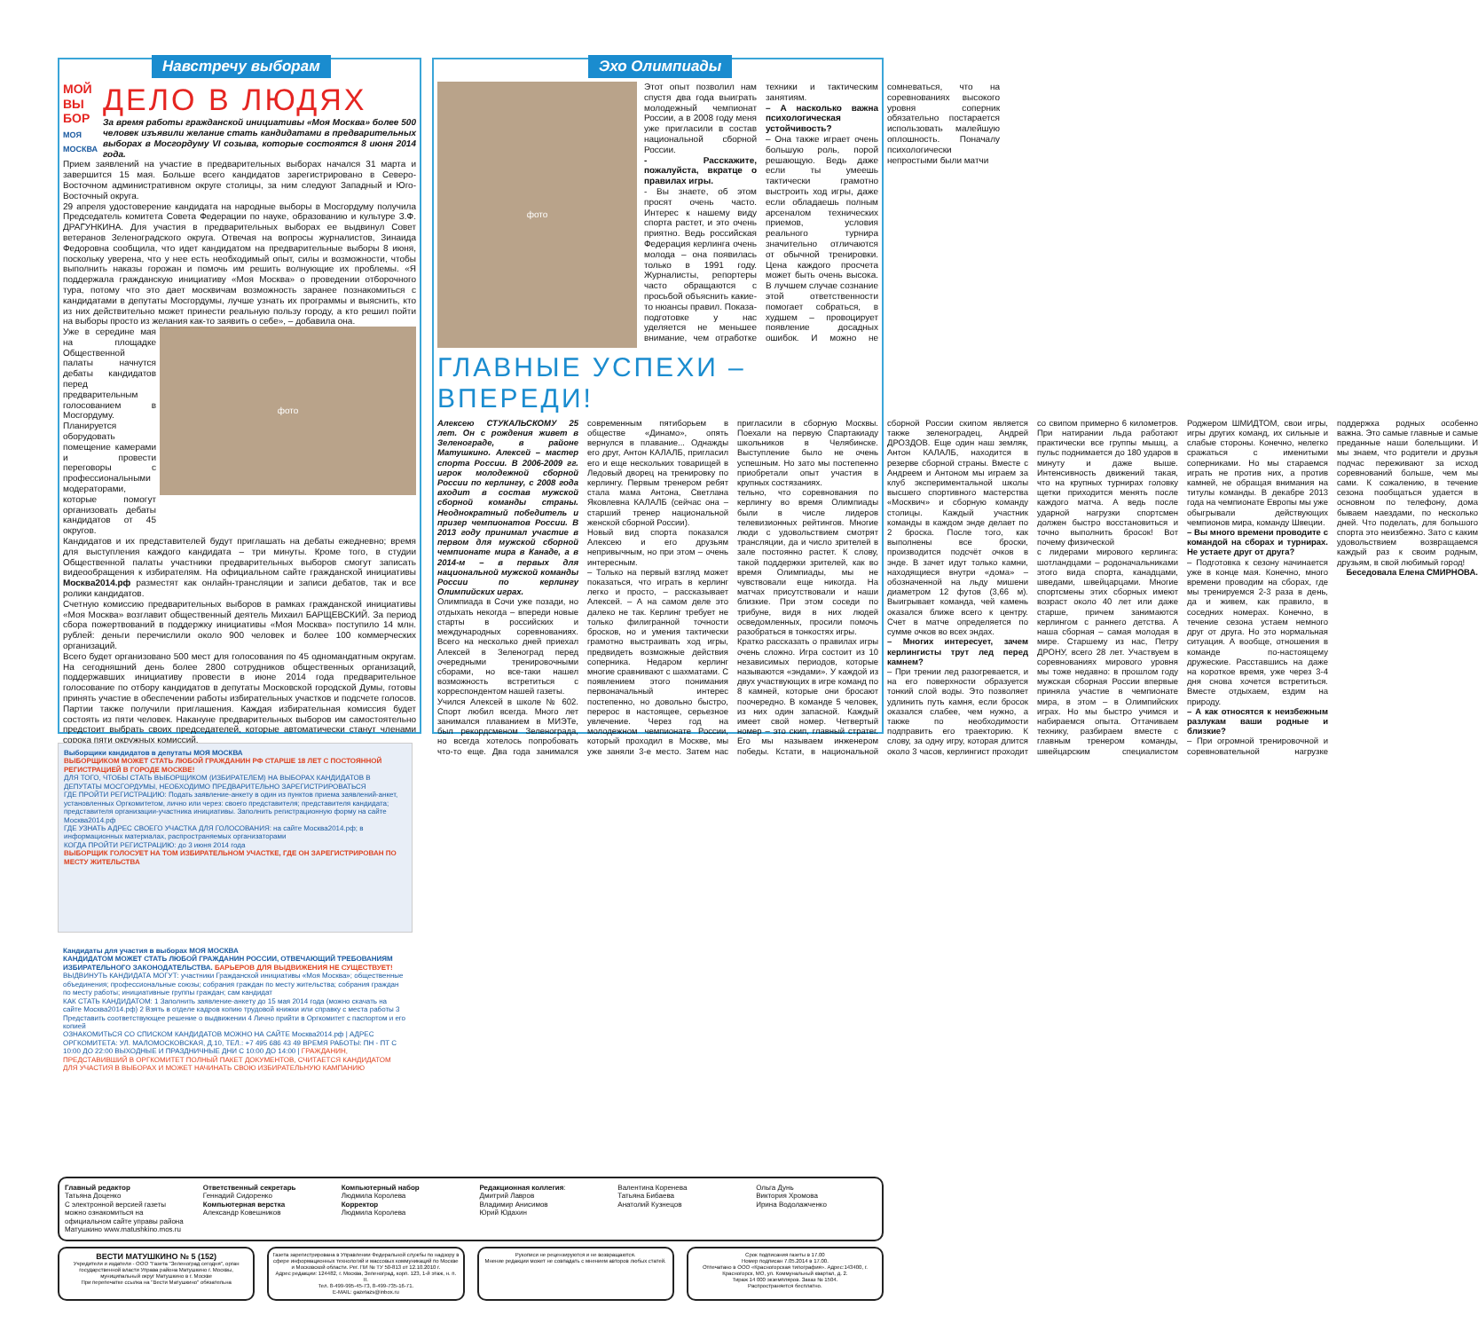Навстречу выборам
МОЙ ВЫ БОР
МОЯ МОСКВА
ДЕЛО В ЛЮДЯХ
За время работы гражданской инициативы «Моя Москва» более 500 человек изъявили желание стать кандидатами в предварительных выборах в Мосгордуму VI созыва, которые состоятся 8 июня 2014 года.
Прием заявлений на участие в предварительных выборах начался 31 марта и завершится 15 мая. Больше всего кандидатов зарегистрировано в Северо-Восточном административном округе столицы, за ним следуют Западный и Юго-Восточный округа.
29 апреля удостоверение кандидата на народные выборы в Мосгордуму получила Председатель комитета Совета Федерации по науке, образованию и культуре З.Ф. ДРАГУНКИНА. Для участия в предварительных выборах ее выдвинул Совет ветеранов Зеленоградского округа. Отвечая на вопросы журналистов, Зинаида Федоровна сообщила, что идет кандидатом на предварительные выборы 8 июня, поскольку уверена, что у нее есть необходимый опыт, силы и возможности, чтобы выполнить наказы горожан и помочь им решить волнующие их проблемы. «Я поддержала гражданскую инициативу «Моя Москва» о проведении отборочного тура, потому что это дает москвичам возможность заранее познакомиться с кандидатами в депутаты Мосгордумы, лучше узнать их программы и выяснить, кто из них действительно может принести реальную пользу городу, а кто решил пойти на выборы просто из желания как-то заявить о себе», – добавила она.
Уже в середине мая на площадке Общественной палаты начнутся дебаты кандидатов перед предварительным голосованием в Мосгордуму. Планируется оборудовать помещение камерами и провести переговоры с профессиональными модераторами, которые помогут организовать дебаты кандидатов от 45 округов.
фото
Кандидатов и их представителей будут приглашать на дебаты ежедневно; время для выступления каждого кандидата – три минуты. Кроме того, в студии Общественной палаты участники предварительных выборов смогут записать видеообращения к избирателям. На официальном сайте гражданской инициативы Москва2014.рф разместят как онлайн-трансляции и записи дебатов, так и все ролики кандидатов.
Счетную комиссию предварительных выборов в рамках гражданской инициативы «Моя Москва» возглавит общественный деятель Михаил БАРЩЕВСКИЙ. За период сбора пожертвований в поддержку инициативы «Моя Москва» поступило 14 млн. рублей: деньги перечислили около 900 человек и более 100 коммерческих организаций.
Всего будет организовано 500 мест для голосования по 45 одномандатным округам. На сегодняшний день более 2800 сотрудников общественных организаций, поддержавших инициативу провести в июне 2014 года предварительное голосование по отбору кандидатов в депутаты Московской городской Думы, готовы принять участие в обеспечении работы избирательных участков и подсчете голосов. Партии также получили приглашения. Каждая избирательная комиссия будет состоять из пяти человек. Накануне предварительных выборов им самостоятельно предстоит выбрать своих председателей, которые автоматически станут членами сорока пяти окружных комиссий.
Эхо Олимпиады
фото Этот опыт позволил нам спустя два года выиграть молодежный чемпионат России, а в 2008 году меня уже пригласили в состав национальной сборной России.
- Расскажите, пожалуйста, вкратце о правилах игры.
- Вы знаете, об этом просят очень часто. Интерес к нашему виду спорта растет, и это очень приятно. Ведь российская Федерация керлинга очень молода – она появилась только в 1991 году. Журналисты, репортеры часто обращаются с просьбой объяснить какие-то нюансы правил. Показа-
подготовке у нас уделяется не меньшее внимание, чем отработке техники и тактическим занятиям.
– А насколько важна психологическая устойчивость?
– Она также играет очень большую роль, порой решающую. Ведь даже если ты умеешь тактически грамотно выстроить ход игры, даже если обладаешь полным арсеналом технических приемов, условия реального турнира значительно отличаются от обычной тренировки. Цена каждого просчета может быть очень высока. В лучшем случае сознание этой ответственности помогает собраться, в худшем – провоцирует появление досадных ошибок. И можно не сомневаться, что на соревнованиях высокого уровня соперник обязательно постарается использовать малейшую оплошность. Поначалу психологически непростыми были матчи
ГЛАВНЫЕ УСПЕХИ – ВПЕРЕДИ!
Алексею СТУКАЛЬСКОМУ 25 лет. Он с рождения живет в Зеленограде, в районе Матушкино. Алексей – мастер спорта России. В 2006-2009 гг. игрок молодежной сборной России по керлингу, с 2008 года входит в состав мужской сборной команды страны. Неоднократный победитель и призер чемпионатов России. В 2013 году принимал участие в первом для мужской сборной чемпионате мира в Канаде, а в 2014-м – в первых для национальной мужской команды России по керлингу Олимпийских играх.
Олимпиада в Сочи уже позади, но отдыхать некогда – впереди новые старты в российских и международных соревнованиях. Всего на несколько дней приехал Алексей в Зеленоград перед очередными тренировочными сборами, но все-таки нашел возможность встретиться с корреспондентом нашей газеты.
Учился Алексей в школе № 602. Спорт любил всегда. Много лет занимался плаванием в МИЭТе, был рекордсменом Зеленограда, но всегда хотелось попробовать что-то еще. Два года занимался современным пятиборьем в обществе «Динамо», опять вернулся в плавание... Однажды его друг, Антон КАЛАЛБ, пригласил его и еще нескольких товарищей в Ледовый дворец на тренировку по керлингу. Первым тренером ребят стала мама Антона, Светлана Яковлевна КАЛАЛБ (сейчас она – старший тренер национальной женской сборной России).
Новый вид спорта показался Алексею и его друзьям непривычным, но при этом – очень интересным.
– Только на первый взгляд может показаться, что играть в керлинг легко и просто, – рассказывает Алексей. – А на самом деле это далеко не так. Керлинг требует не только филигранной точности бросков, но и умения тактически грамотно выстраивать ход игры, предвидеть возможные действия соперника. Недаром керлинг многие сравнивают с шахматами. С появлением этого понимания первоначальный интерес постепенно, но довольно быстро, перерос в настоящее, серьезное увлечение. Через год на молодежном чемпионате России, который проходил в Москве, мы уже заняли 3-е место. Затем нас пригласили в сборную Москвы. Поехали на первую Спартакиаду школьников в Челябинске. Выступление было не очень успешным. Но зато мы постепенно приобретали опыт участия в крупных состязаниях.
тельно, что соревнования по керлингу во время Олимпиады были в числе лидеров телевизионных рейтингов. Многие люди с удовольствием смотрят трансляции, да и число зрителей в зале постоянно растет. К слову, такой поддержки зрителей, как во время Олимпиады, мы не чувствовали еще никогда. На матчах присутствовали и наши близкие. При этом соседи по трибуне, видя в них людей осведомленных, просили помочь разобраться в тонкостях игры.
Кратко рассказать о правилах игры очень сложно. Игра состоит из 10 независимых периодов, которые называются «эндами». У каждой из двух участвующих в игре команд по 8 камней, которые они бросают поочередно. В команде 5 человек, из них один запасной. Каждый имеет свой номер. Четвертый номер – это скип, главный стратег. Его мы называем инженером победы. Кстати, в национальной сборной России скипом является также зеленоградец, Андрей ДРОЗДОВ. Еще один наш земляк, Антон КАЛАЛБ, находится в резерве сборной страны. Вместе с Андреем и Антоном мы играем за клуб экспериментальной школы высшего спортивного мастерства «Москвич» и сборную команду столицы. Каждый участник команды в каждом энде делает по 2 броска. После того, как выполнены все броски, производится подсчёт очков в энде. В зачет идут только камни, находящиеся внутри «дома» – обозначенной на льду мишени диаметром 12 футов (3,66 м). Выигрывает команда, чей камень оказался ближе всего к центру. Счет в матче определяется по сумме очков во всех эндах.
– Многих интересует, зачем керлингисты трут лед перед камнем?
– При трении лед разогревается, и на его поверхности образуется тонкий слой воды. Это позволяет удлинить путь камня, если бросок оказался слабее, чем нужно, а также по необходимости подправить его траекторию. К слову, за одну игру, которая длится около 3 часов, керлингист проходит со свипом примерно 6 километров. При натирании льда работают практически все группы мышц, а пульс поднимается до 180 ударов в минуту и даже выше. Интенсивность движений такая, что на крупных турнирах головку щетки приходится менять после каждого матча. А ведь после ударной нагрузки спортсмен должен быстро восстановиться и точно выполнить бросок! Вот почему физической
с лидерами мирового керлинга: шотландцами – родоначальниками этого вида спорта, канадцами, шведами, швейцарцами. Многие спортсмены этих сборных имеют возраст около 40 лет или даже старше, причем занимаются керлингом с раннего детства. А наша сборная – самая молодая в мире. Старшему из нас, Петру ДРОНУ, всего 28 лет. Участвуем в соревнованиях мирового уровня мы тоже недавно: в прошлом году мужская сборная России впервые приняла участие в чемпионате мира, в этом – в Олимпийских играх. Но мы быстро учимся и набираемся опыта. Оттачиваем технику, разбираем вместе с главным тренером команды, швейцарским специалистом Роджером ШМИДТОМ, свои игры, игры других команд, их сильные и слабые стороны. Конечно, нелегко сражаться с именитыми соперниками. Но мы стараемся играть не против них, а против камней, не обращая внимания на титулы команды. В декабре 2013 года на чемпионате Европы мы уже обыгрывали действующих чемпионов мира, команду Швеции.
– Вы много времени проводите с командой на сборах и турнирах. Не устаете друг от друга?
– Подготовка к сезону начинается уже в конце мая. Конечно, много времени проводим на сборах, где мы тренируемся 2-3 раза в день, да и живем, как правило, в соседних номерах. Конечно, в течение сезона устаем немного друг от друга. Но это нормальная ситуация. А вообще, отношения в команде по-настоящему дружеские. Расставшись на даже на короткое время, уже через 3-4 дня снова хочется встретиться. Вместе отдыхаем, ездим на природу.
– А как относятся к неизбежным разлукам ваши родные и близкие?
– При огромной тренировочной и соревновательной нагрузке поддержка родных особенно важна. Это самые главные и самые преданные наши болельщики. И мы знаем, что родители и друзья подчас переживают за исход соревнований больше, чем мы сами. К сожалению, в течение сезона пообщаться удается в основном по телефону, дома бываем наездами, по несколько дней. Что поделать, для большого спорта это неизбежно. Зато с каким удовольствием возвращаемся каждый раз к своим родным, друзьям, в свой любимый город!
Беседовала Елена СМИРНОВА.
Выборщики кандидатов в депутаты МОЯ МОСКВА
ВЫБОРЩИКОМ МОЖЕТ СТАТЬ ЛЮБОЙ ГРАЖДАНИН РФ СТАРШЕ 18 ЛЕТ С ПОСТОЯННОЙ РЕГИСТРАЦИЕЙ В ГОРОДЕ МОСКВЕ!
ДЛЯ ТОГО, ЧТОБЫ СТАТЬ ВЫБОРЩИКОМ (ИЗБИРАТЕЛЕМ) НА ВЫБОРАХ КАНДИДАТОВ В ДЕПУТАТЫ МОСГОРДУМЫ, НЕОБХОДИМО ПРЕДВАРИТЕЛЬНО ЗАРЕГИСТРИРОВАТЬСЯ
ГДЕ ПРОЙТИ РЕГИСТРАЦИЮ: Подать заявление-анкету в один из пунктов приема заявлений-анкет, установленных Оргкомитетом, лично или через: своего представителя; представителя кандидата; представителя организации-участника инициативы. Заполнить регистрационную форму на сайте Москва2014.рф
ГДЕ УЗНАТЬ АДРЕС СВОЕГО УЧАСТКА ДЛЯ ГОЛОСОВАНИЯ: на сайте Москва2014.рф; в информационных материалах, распространяемых организаторами
КОГДА ПРОЙТИ РЕГИСТРАЦИЮ: до 3 июня 2014 года
ВЫБОРЩИК ГОЛОСУЕТ НА ТОМ ИЗБИРАТЕЛЬНОМ УЧАСТКЕ, ГДЕ ОН ЗАРЕГИСТРИРОВАН ПО МЕСТУ ЖИТЕЛЬСТВА
Кандидаты для участия в выборах МОЯ МОСКВА
КАНДИДАТОМ МОЖЕТ СТАТЬ ЛЮБОЙ ГРАЖДАНИН РОССИИ, ОТВЕЧАЮЩИЙ ТРЕБОВАНИЯМ ИЗБИРАТЕЛЬНОГО ЗАКОНОДАТЕЛЬСТВА. БАРЬЕРОВ ДЛЯ ВЫДВИЖЕНИЯ НЕ СУЩЕСТВУЕТ!
ВЫДВИНУТЬ КАНДИДАТА МОГУТ: участники Гражданской инициативы «Моя Москва»; общественные объединения; профессиональные союзы; собрания граждан по месту жительства; собрания граждан по месту работы; инициативные группы граждан; сам кандидат
КАК СТАТЬ КАНДИДАТОМ: 1 Заполнить заявление-анкету до 15 мая 2014 года (можно скачать на сайте Москва2014.рф) 2 Взять в отделе кадров копию трудовой книжки или справку с места работы 3 Представить соответствующее решение о выдвижении 4 Лично прийти в Оргкомитет с паспортом и его копией
ОЗНАКОМИТЬСЯ СО СПИСКОМ КАНДИДАТОВ МОЖНО НА САЙТЕ Москва2014.рф | АДРЕС ОРГКОМИТЕТА: УЛ. МАЛОМОСКОВСКАЯ, Д.10, ТЕЛ.: +7 495 686 43 49 ВРЕМЯ РАБОТЫ: ПН - ПТ С 10:00 ДО 22:00 ВЫХОДНЫЕ И ПРАЗДНИЧНЫЕ ДНИ С 10:00 ДО 14:00 | ГРАЖДАНИН, ПРЕДСТАВИВШИЙ В ОРГКОМИТЕТ ПОЛНЫЙ ПАКЕТ ДОКУМЕНТОВ, СЧИТАЕТСЯ КАНДИДАТОМ ДЛЯ УЧАСТИЯ В ВЫБОРАХ И МОЖЕТ НАЧИНАТЬ СВОЮ ИЗБИРАТЕЛЬНУЮ КАМПАНИЮ
Главный редактор
Татьяна Доценко
С электронной версией газеты можно ознакомиться на официальном сайте управы района Матушкино www.matushkino.mos.ru
Ответственный секретарь
Геннадий Сидоренко
Компьютерная верстка
Александр Ковешников
Компьютерный набор
Людмила Королева
Корректор
Людмила Королева
Редакционная коллегия:
Дмитрий Лавров
Владимир Анисимов
Юрий Юдахин
Валентина Коренева
Татьяна Бибаева
Анатолий Кузнецов
Ольга Дунь
Виктория Хромова
Ирина Водолажченко
ВЕСТИ МАТУШКИНО № 5 (152)
Учредители и издатели - ООО "Газета "Зеленоград сегодня", орган государственной власти Управа района Матушкино г. Москвы, муниципальный округ Матушкино в г. Москве
При перепечатке ссылка на "Вести Матушкино" обязательна
Газета зарегистрирована в Управлении Федеральной службы по надзору в сфере информационных технологий и массовых коммуникаций по Москве и Московской области. Рег. ПИ № ТУ 50-813 от 12.10.2010 г.
Адрес редакции: 124482, г. Москва, Зеленоград, корп. 123, 1-й этаж, н. п. II.
Тел. 8-499-995-45-73, 8-499-735-16-71.
E-MAIL: gazetazs@inbox.ru
Рукописи не рецензируются и не возвращаются.
Мнение редакции может не совпадать с мнением авторов любых статей.
Срок подписания газеты в 17.00
Номер подписан 7.05.2014 в 17.00.
Отпечатано в ООО «Красногорская типография». Адрес:143400, г. Красногорск, МО, ул. Коммунальный квартал, д. 2.
Тираж 14 000 экземпляров. Заказ № 1504.
Распространяется бесплатно.